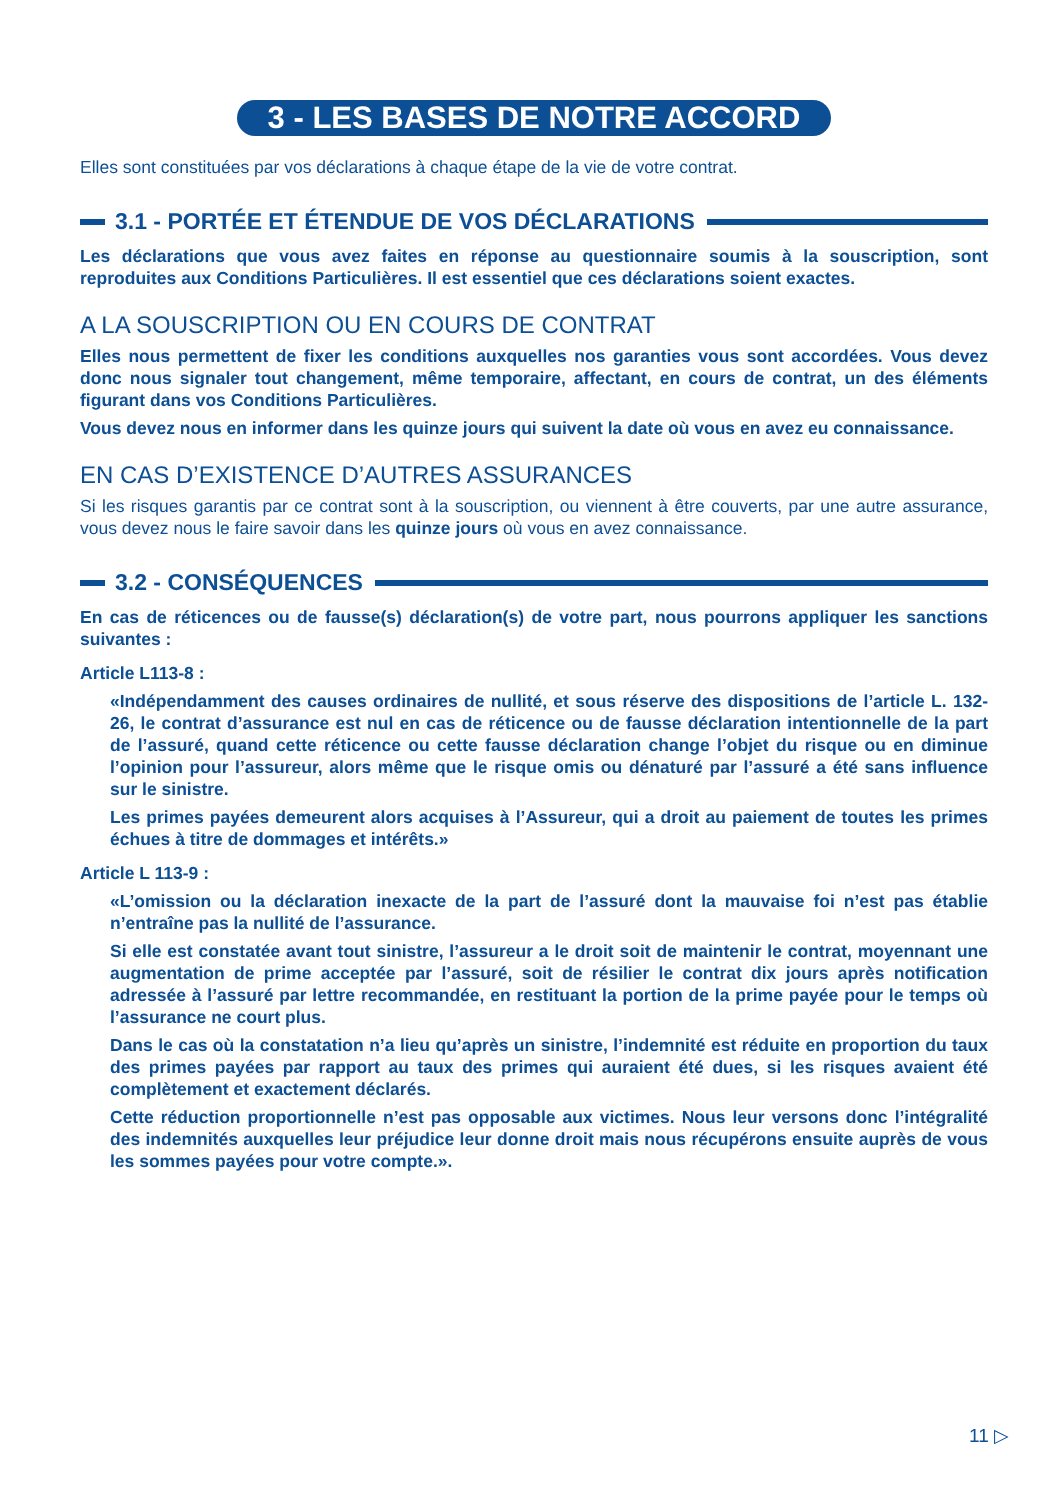3 - LES BASES DE NOTRE ACCORD
Elles sont constituées par vos déclarations à chaque étape de la vie de votre contrat.
3.1 - PORTÉE ET ÉTENDUE DE VOS DÉCLARATIONS
Les déclarations que vous avez faites en réponse au questionnaire soumis à la souscription, sont reproduites aux Conditions Particulières. Il est essentiel que ces déclarations soient exactes.
A LA SOUSCRIPTION OU EN COURS DE CONTRAT
Elles nous permettent de fixer les conditions auxquelles nos garanties vous sont accordées. Vous devez donc nous signaler tout changement, même temporaire, affectant, en cours de contrat, un des éléments figurant dans vos Conditions Particulières.
Vous devez nous en informer dans les quinze jours qui suivent la date où vous en avez eu connaissance.
EN CAS D’EXISTENCE D’AUTRES ASSURANCES
Si les risques garantis par ce contrat sont à la souscription, ou viennent à être couverts, par une autre assurance, vous devez nous le faire savoir dans les quinze jours où vous en avez connaissance.
3.2 - CONSÉQUENCES
En cas de réticences ou de fausse(s) déclaration(s) de votre part, nous pourrons appliquer les sanctions suivantes :
Article L113-8 :
«Indépendamment des causes ordinaires de nullité, et sous réserve des dispositions de l’article L. 132-26, le contrat d’assurance est nul en cas de réticence ou de fausse déclaration intentionnelle de la part de l’assuré, quand cette réticence ou cette fausse déclaration change l’objet du risque ou en diminue l’opinion pour l’assureur, alors même que le risque omis ou dénaturé par l’assuré a été sans influence sur le sinistre.
Les primes payées demeurent alors acquises à l’Assureur, qui a droit au paiement de toutes les primes échues à titre de dommages et intérêts.»
Article L 113-9 :
«L’omission ou la déclaration inexacte de la part de l’assuré dont la mauvaise foi n’est pas établie n’entraîne pas la nullité de l’assurance.
Si elle est constatée avant tout sinistre, l’assureur a le droit soit de maintenir le contrat, moyennant une augmentation de prime acceptée par l’assuré, soit de résilier le contrat dix jours après notification adressée à l’assuré par lettre recommandée, en restituant la portion de la prime payée pour le temps où l’assurance ne court plus.
Dans le cas où la constatation n’a lieu qu’après un sinistre, l’indemnité est réduite en proportion du taux des primes payées par rapport au taux des primes qui auraient été dues, si les risques avaient été complètement et exactement déclarés.
Cette réduction proportionnelle n’est pas opposable aux victimes. Nous leur versons donc l’intégralité des indemnités auxquelles leur préjudice leur donne droit mais nous récupérons ensuite auprès de vous les sommes payées pour votre compte.».
11 ▷